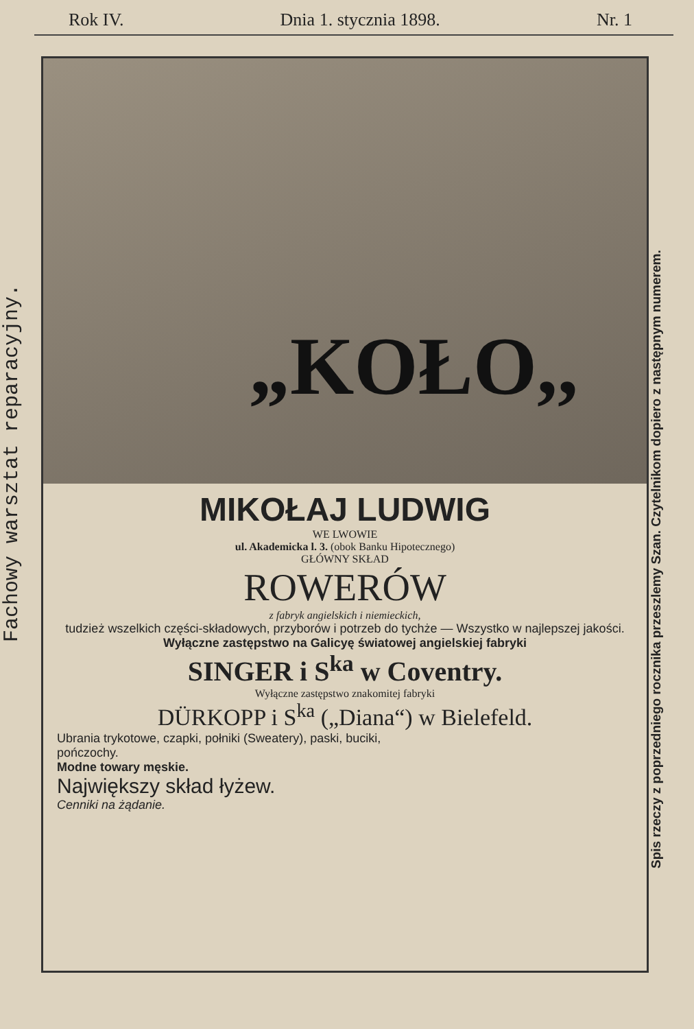Rok IV. Dnia 1. stycznia 1898. Nr. 1
Fachowy warsztat reparacyjny.
„KOŁO,,
MIKOŁAJ LUDWIG
WE LWOWIE
ul. Akademicka l. 3. (obok Banku Hipotecznego)
GŁÓWNY SKŁAD
ROWERÓW
z fabryk angielskich i niemieckich,
tudzież wszelkich części-składowych, przyborów i potrzeb do tychże — Wszystko w najlepszej jakości.
Wyłączne zastępstwo na Galicyę światowej angielskiej fabryki
SINGER i S<sup>ka</sup> w Coventry.
Wyłączne zastępstwo znakomitej fabryki
DÜRKOPP i S<sup>ka</sup> („Diana“) w Bielefeld.
Ubrania trykotowe, czapki, połniki (Sweatery), paski, buciki, pończochy.
Modne towary męskie.
Największy skład łyżew.
Cenniki na żądanie.
Spis rzeczy z poprzedniego rocznika przeszlemy Szan. Czytelnikom dopiero z następnym numerem.